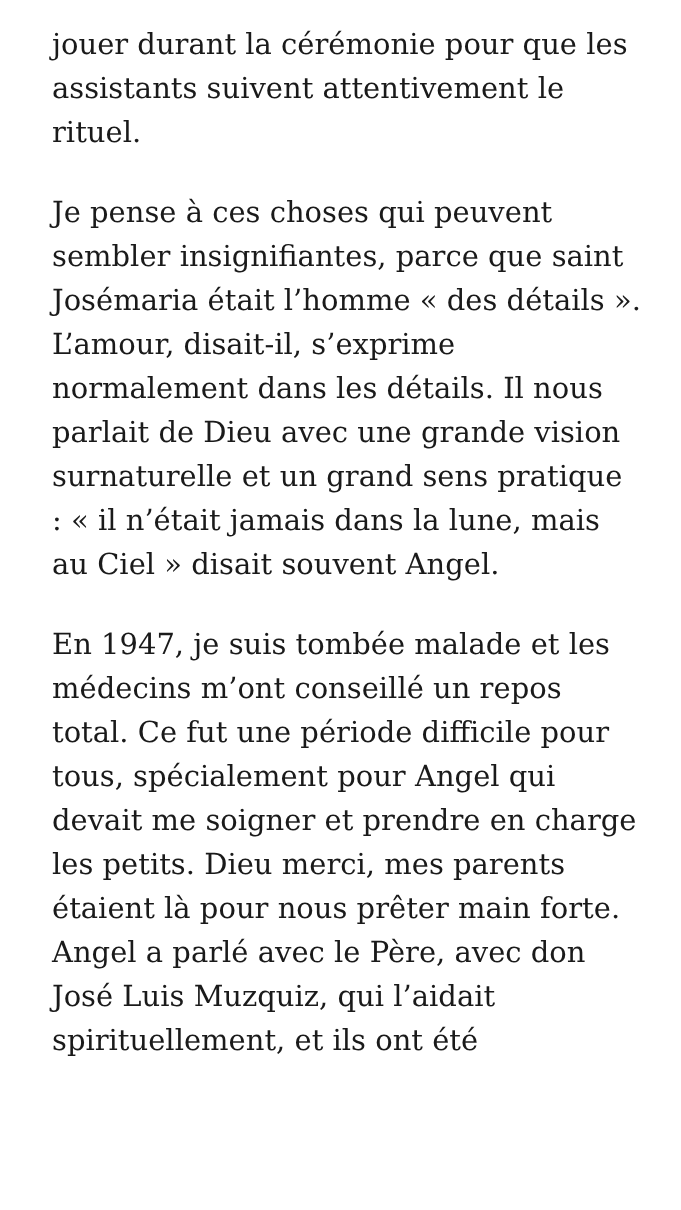jouer durant la cérémonie pour que les assistants suivent attentivement le rituel.
Je pense à ces choses qui peuvent sembler insignifiantes, parce que saint Josémaria était l’homme « des détails ». L’amour, disait-il, s’exprime normalement dans les détails. Il nous parlait de Dieu avec une grande vision surnaturelle et un grand sens pratique : « il n’était jamais dans la lune, mais au Ciel » disait souvent Angel.
En 1947, je suis tombée malade et les médecins m’ont conseillé un repos total. Ce fut une période difficile pour tous, spécialement pour Angel qui devait me soigner et prendre en charge les petits. Dieu merci, mes parents étaient là pour nous prêter main forte. Angel a parlé avec le Père, avec don José Luis Muzquiz, qui l’aidait spirituellement, et ils ont été